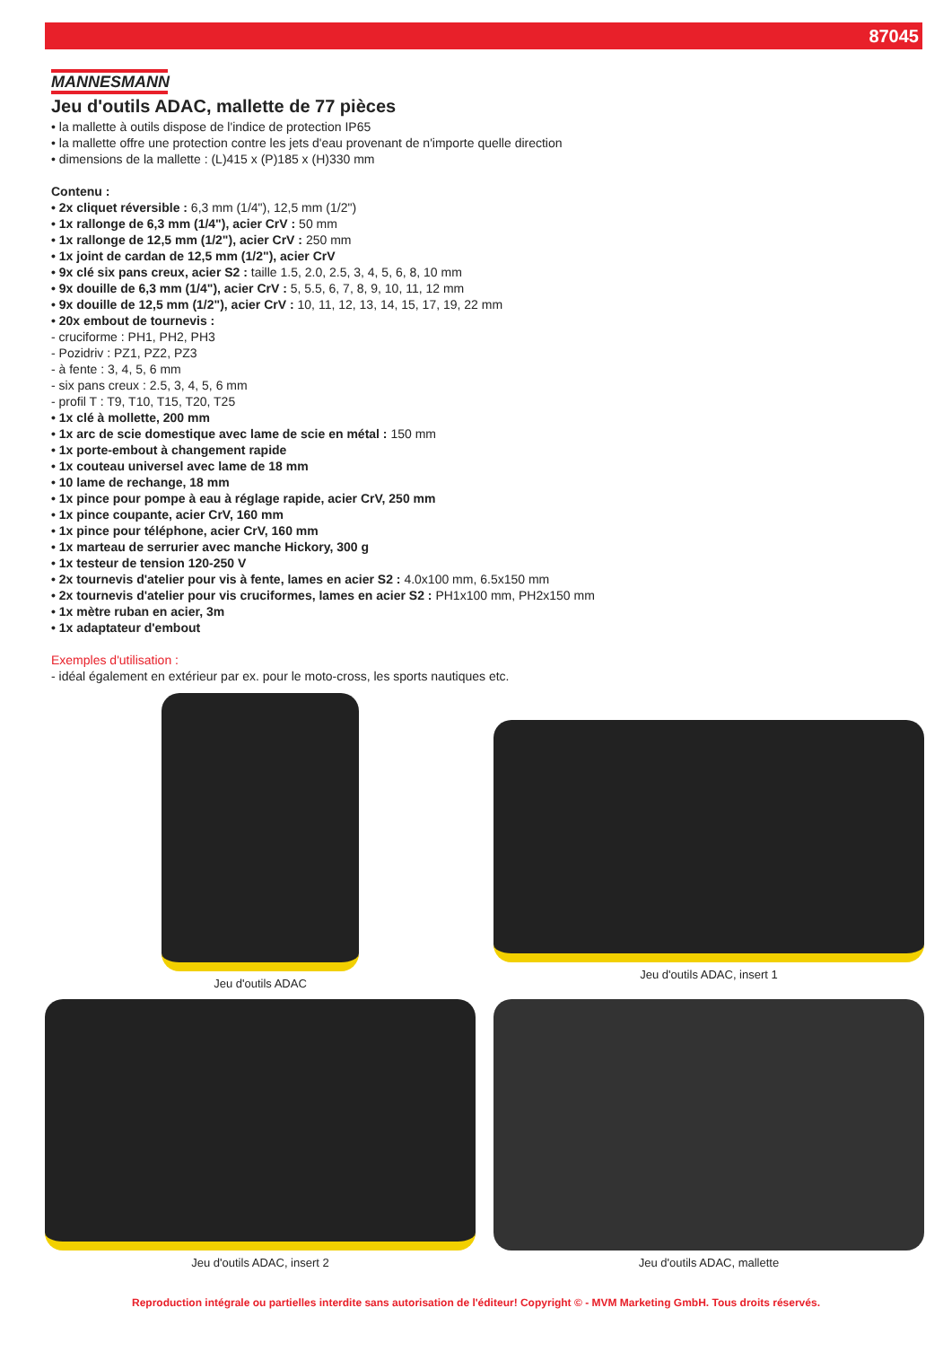87045
MANNESMANN
Jeu d'outils ADAC, mallette de 77 pièces
• la mallette à outils dispose de l'indice de protection IP65
• la mallette offre une protection contre les jets d'eau provenant de n'importe quelle direction
• dimensions de la mallette : (L)415 x (P)185 x (H)330 mm
Contenu :
• 2x cliquet réversible : 6,3 mm (1/4"), 12,5 mm (1/2")
• 1x rallonge de 6,3 mm (1/4"), acier CrV : 50 mm
• 1x rallonge de 12,5 mm (1/2"), acier CrV : 250 mm
• 1x joint de cardan de 12,5 mm (1/2"), acier CrV
• 9x clé six pans creux, acier S2 : taille 1.5, 2.0, 2.5, 3, 4, 5, 6, 8, 10 mm
• 9x douille de 6,3 mm (1/4"), acier CrV : 5, 5.5, 6, 7, 8, 9, 10, 11, 12 mm
• 9x douille de 12,5 mm (1/2"), acier CrV : 10, 11, 12, 13, 14, 15, 17, 19, 22 mm
• 20x embout de tournevis :
- cruciforme : PH1, PH2, PH3
- Pozidriv : PZ1, PZ2, PZ3
- à fente : 3, 4, 5, 6 mm
- six pans creux : 2.5, 3, 4, 5, 6 mm
- profil T : T9, T10, T15, T20, T25
• 1x clé à mollette, 200 mm
• 1x arc de scie domestique avec lame de scie en métal : 150 mm
• 1x porte-embout à changement rapide
• 1x couteau universel avec lame de 18 mm
• 10 lame de rechange, 18 mm
• 1x pince pour pompe à eau à réglage rapide, acier CrV, 250 mm
• 1x pince coupante, acier CrV, 160 mm
• 1x pince pour téléphone, acier CrV, 160 mm
• 1x marteau de serrurier avec manche Hickory, 300 g
• 1x testeur de tension 120-250 V
• 2x tournevis d'atelier pour vis à fente, lames en acier S2 : 4.0x100 mm, 6.5x150 mm
• 2x tournevis d'atelier pour vis cruciformes, lames en acier S2 : PH1x100 mm, PH2x150 mm
• 1x mètre ruban en acier, 3m
• 1x adaptateur d'embout
Exemples d'utilisation :
- idéal également en extérieur par ex. pour le moto-cross, les sports nautiques etc.
Jeu d'outils ADAC
Jeu d'outils ADAC, insert 1
Jeu d'outils ADAC, insert 2
Jeu d'outils ADAC, mallette
Reproduction intégrale ou partielles interdite sans autorisation de l'éditeur! Copyright © - MVM Marketing GmbH. Tous droits réservés.